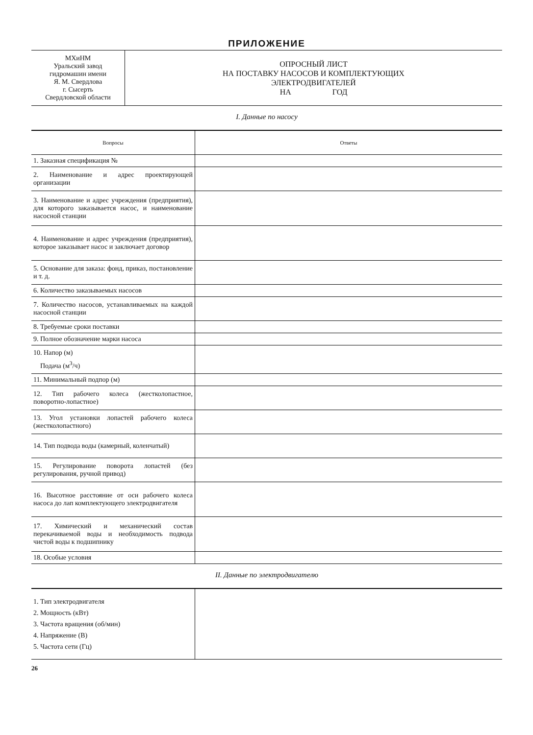ПРИЛОЖЕНИЕ
МХиНМ
Уральский завод
гидромашин имени
Я. М. Свердлова
г. Сысерть
Свердловской области
ОПРОСНЫЙ ЛИСТ
НА ПОСТАВКУ НАСОСОВ И КОМПЛЕКТУЮЩИХ
ЭЛЕКТРОДВИГАТЕЛЕЙ
НА ГОД
I. Данные по насосу
| Вопросы | Ответы |
| --- | --- |
| 1. Заказная спецификация № | |
| 2. Наименование и адрес проектирующей организации | |
| 3. Наименование и адрес учреждения (предприятия), для которого заказывается насос, и наименование насосной станции | |
| 4. Наименование и адрес учреждения (предприятия), которое заказывает насос и заключает договор | |
| 5. Основание для заказа: фонд, приказ, постановление и т. д. | |
| 6. Количество заказываемых насосов | |
| 7. Количество насосов, устанавливаемых на каждой насосной станции | |
| 8. Требуемые сроки поставки | |
| 9. Полное обозначение марки насоса | |
| 10. Напор (м) Подача (м<sup>3</sup>/ч) | |
| 11. Минимальный подпор (м) | |
| 12. Тип рабочего колеса (жестколопастное, поворотно-лопастное) | |
| 13. Угол установки лопастей рабочего колеса (жестколопастного) | |
| 14. Тип подвода воды (камерный, коленчатый) | |
| 15. Регулирование поворота лопастей (без регулирования, ручной привод) | |
| 16. Высотное расстояние от оси рабочего колеса насоса до лап комплектующего электродвигателя | |
| 17. Химический и механический состав перекачиваемой воды и необходимость подвода чистой воды к подшипнику | |
| 18. Особые условия | |
II. Данные по электродвигателю
| 1. Тип электродвигателя 2. Мощность (кВт) 3. Частота вращения (об/мин) 4. Напряжение (В) 5. Частота сети (Гц) | |
26